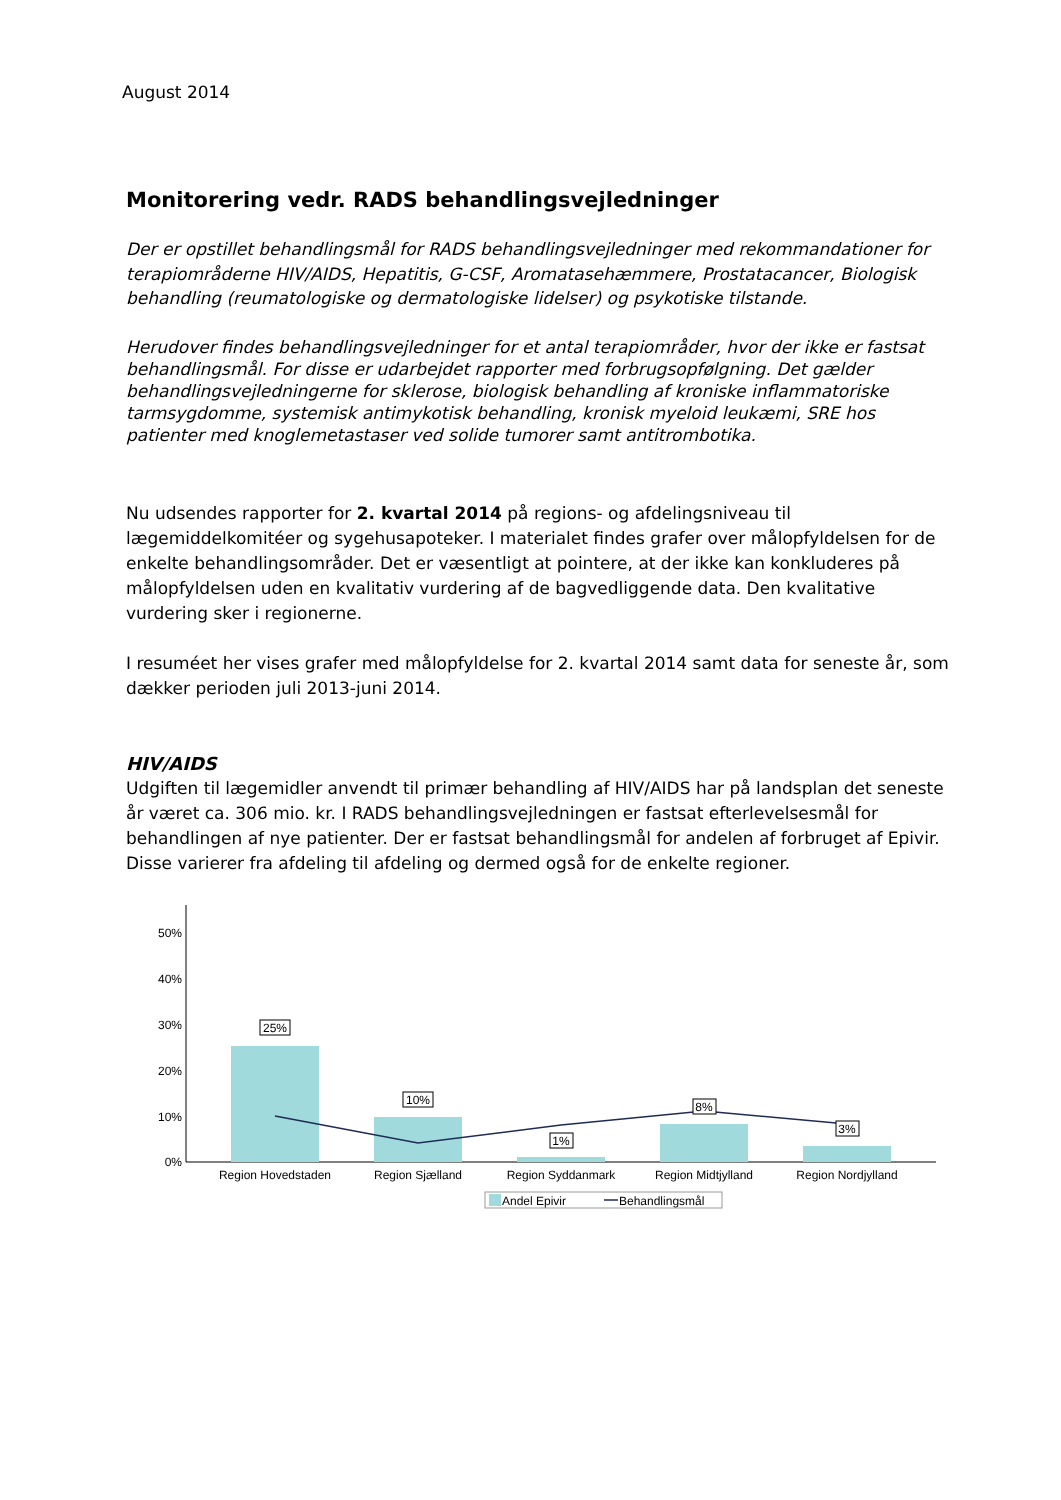August 2014
Monitorering vedr. RADS behandlingsvejledninger
Der er opstillet behandlingsmål for RADS behandlingsvejledninger med rekommandationer for terapiområderne HIV/AIDS, Hepatitis, G-CSF, Aromatasehæmmere, Prostatacancer, Biologisk behandling (reumatologiske og dermatologiske lidelser) og psykotiske tilstande.
Herudover findes behandlingsvejledninger for et antal terapiområder, hvor der ikke er fastsat behandlingsmål. For disse er udarbejdet rapporter med forbrugsopfølgning. Det gælder behandlingsvejledningerne for sklerose, biologisk behandling af kroniske inflammatoriske tarmsygdomme, systemisk antimykotisk behandling, kronisk myeloid leukæmi, SRE hos patienter med knoglemetastaser ved solide tumorer samt antitrombotika.
Nu udsendes rapporter for 2. kvartal 2014 på regions- og afdelingsniveau til lægemiddelkomitéer og sygehusapoteker. I materialet findes grafer over målopfyldelsen for de enkelte behandlingsområder. Det er væsentligt at pointere, at der ikke kan konkluderes på målopfyldelsen uden en kvalitativ vurdering af de bagvedliggende data. Den kvalitative vurdering sker i regionerne.
I resuméet her vises grafer med målopfyldelse for 2. kvartal 2014 samt data for seneste år, som dækker perioden juli 2013-juni 2014.
HIV/AIDS
Udgiften til lægemidler anvendt til primær behandling af HIV/AIDS har på landsplan det seneste år været ca. 306 mio. kr. I RADS behandlingsvejledningen er fastsat efterlevelsesmål for behandlingen af nye patienter. Der er fastsat behandlingsmål for andelen af forbruget af Epivir. Disse varierer fra afdeling til afdeling og dermed også for de enkelte regioner.
50%
40%
30%
20%
10%
0%
25%
10%
1%
8%
3%
Region Hovedstaden
Region Sjælland
Region Syddanmark
Region Midtjylland
Region Nordjylland
Andel Epivir
Behandlingsmål